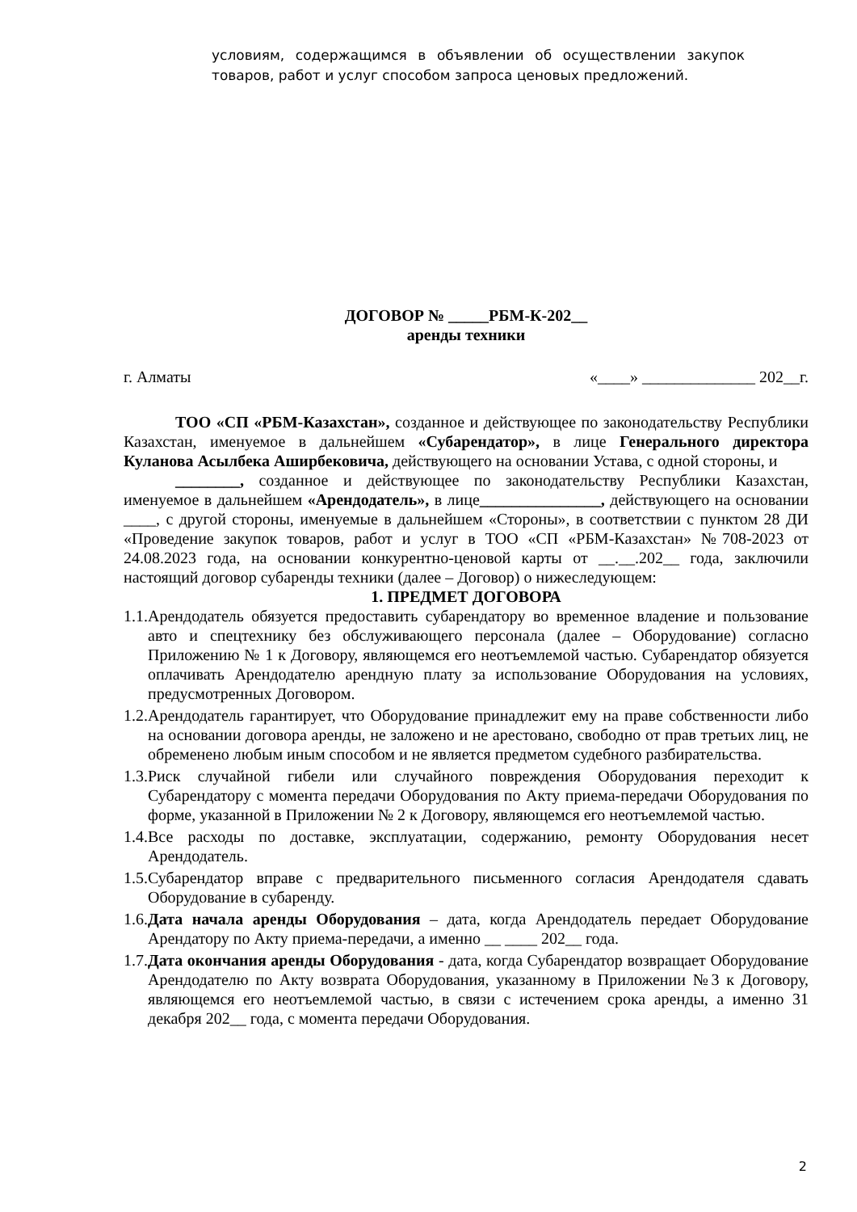условиям, содержащимся в объявлении об осуществлении закупок товаров, работ и услуг способом запроса ценовых предложений.
ДОГОВОР № _____РБМ-К-202__
аренды техники
г. Алматы «____» ______________ 202__г.
ТОО «СП «РБМ-Казахстан», созданное и действующее по законодательству Республики Казахстан, именуемое в дальнейшем «Субарендатор», в лице Генерального директора Куланова Асылбека Аширбековича, действующего на основании Устава, с одной стороны, и
________, созданное и действующее по законодательству Республики Казахстан, именуемое в дальнейшем «Арендодатель», в лице_______________, действующего на основании ____, с другой стороны, именуемые в дальнейшем «Стороны», в соответствии с пунктом 28 ДИ «Проведение закупок товаров, работ и услуг в ТОО «СП «РБМ-Казахстан» №708-2023 от 24.08.2023 года, на основании конкурентно-ценовой карты от __.__.202__ года, заключили настоящий договор субаренды техники (далее – Договор) о нижеследующем:
1. ПРЕДМЕТ ДОГОВОРА
1.1.
Арендодатель обязуется предоставить субарендатору во временное владение и пользование авто и спецтехнику без обслуживающего персонала (далее – Оборудование) согласно Приложению № 1 к Договору, являющемся его неотъемлемой частью. Субарендатор обязуется оплачивать Арендодателю арендную плату за использование Оборудования на условиях, предусмотренных Договором.
1.2.
Арендодатель гарантирует, что Оборудование принадлежит ему на праве собственности либо на основании договора аренды, не заложено и не арестовано, свободно от прав третьих лиц, не обременено любым иным способом и не является предметом судебного разбирательства.
1.3.
Риск случайной гибели или случайного повреждения Оборудования переходит к Субарендатору с момента передачи Оборудования по Акту приема-передачи Оборудования по форме, указанной в Приложении № 2 к Договору, являющемся его неотъемлемой частью.
1.4.
Все расходы по доставке, эксплуатации, содержанию, ремонту Оборудования несет Арендодатель.
1.5.
Субарендатор вправе с предварительного письменного согласия Арендодателя сдавать Оборудование в субаренду.
1.6.
Дата начала аренды Оборудования – дата, когда Арендодатель передает Оборудование Арендатору по Акту приема-передачи, а именно __ ____ 202__ года.
1.7.
Дата окончания аренды Оборудования - дата, когда Субарендатор возвращает Оборудование Арендодателю по Акту возврата Оборудования, указанному в Приложении №3 к Договору, являющемся его неотъемлемой частью, в связи с истечением срока аренды, а именно 31 декабря 202__ года, с момента передачи Оборудования.
2